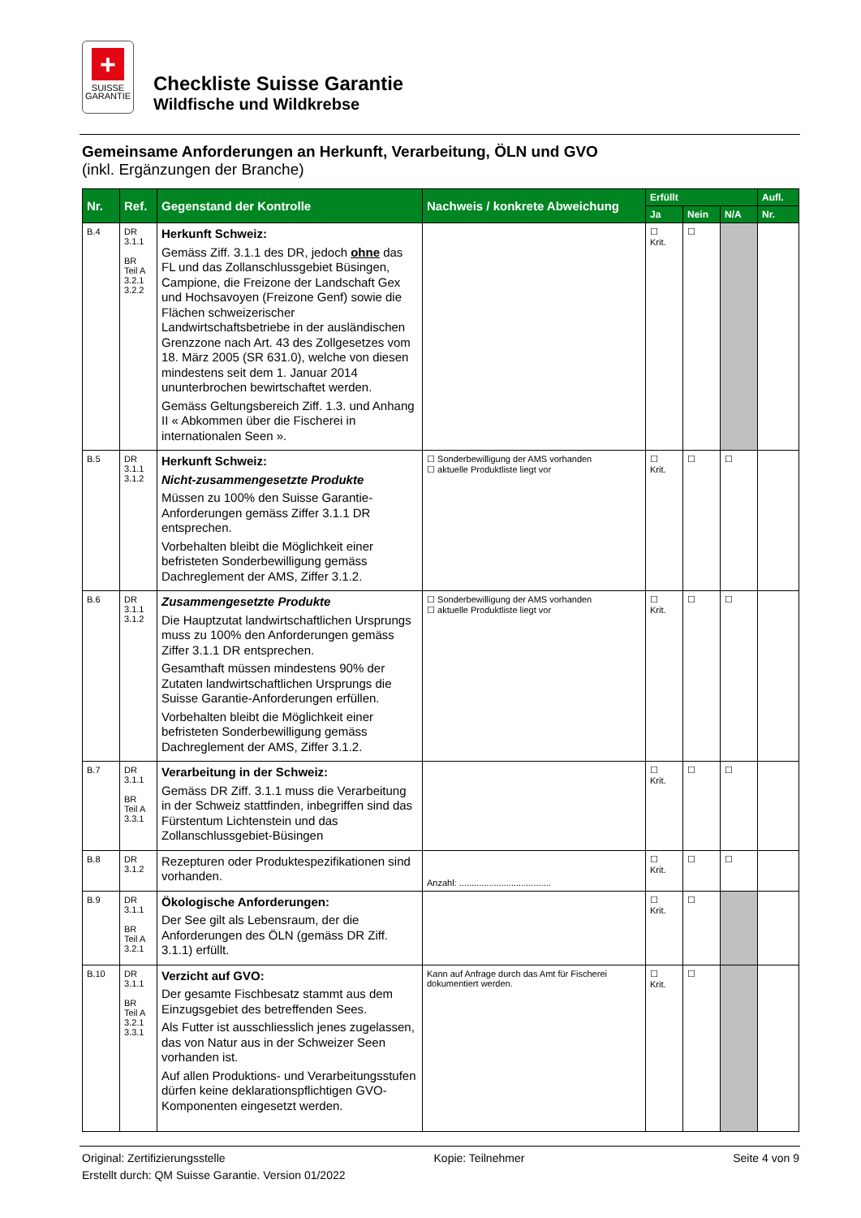+
SUISSE
GARANTIE
Checkliste Suisse Garantie
Wildfische und Wildkrebse
Gemeinsame Anforderungen an Herkunft, Verarbeitung, ÖLN und GVO
(inkl. Ergänzungen der Branche)
| Nr. | Ref. | Gegenstand der Kontrolle | Nachweis / konkrete Abweichung | Erfüllt | | | Aufl. |
| --- | --- | --- | --- | --- | --- | --- | --- |
| | | | | Ja | Nein | N/A | Nr. |
| B.4 | DR 3.1.1 BR Teil A 3.2.1 3.2.2 | Herkunft Schweiz: Gemäss Ziff. 3.1.1 des DR, jedoch ohne das FL und das Zollanschlussgebiet Büsingen, Campione, die Freizone der Landschaft Gex und Hochsavoyen (Freizone Genf) sowie die Flächen schweizerischer Landwirtschaftsbetriebe in der ausländischen Grenzzone nach Art. 43 des Zollgesetzes vom 18. März 2005 (SR 631.0), welche von diesen mindestens seit dem 1. Januar 2014 ununterbrochen bewirtschaftet werden. Gemäss Geltungsbereich Ziff. 1.3. und Anhang II « Abkommen über die Fischerei in internationalen Seen ». | | ☐ Krit. | ☐ | | |
| B.5 | DR 3.1.1 3.1.2 | Herkunft Schweiz: Nicht-zusammengesetzte Produkte Müssen zu 100% den Suisse Garantie-Anforderungen gemäss Ziffer 3.1.1 DR entsprechen. Vorbehalten bleibt die Möglichkeit einer befristeten Sonderbewilligung gemäss Dachreglement der AMS, Ziffer 3.1.2. | ☐ Sonderbewilligung der AMS vorhanden ☐ aktuelle Produktliste liegt vor | ☐ Krit. | ☐ | ☐ | |
| B.6 | DR 3.1.1 3.1.2 | Zusammengesetzte Produkte Die Hauptzutat landwirtschaftlichen Ursprungs muss zu 100% den Anforderungen gemäss Ziffer 3.1.1 DR entsprechen. Gesamthaft müssen mindestens 90% der Zutaten landwirtschaftlichen Ursprungs die Suisse Garantie-Anforderungen erfüllen. Vorbehalten bleibt die Möglichkeit einer befristeten Sonderbewilligung gemäss Dachreglement der AMS, Ziffer 3.1.2. | ☐ Sonderbewilligung der AMS vorhanden ☐ aktuelle Produktliste liegt vor | ☐ Krit. | ☐ | ☐ | |
| B.7 | DR 3.1.1 BR Teil A 3.3.1 | Verarbeitung in der Schweiz: Gemäss DR Ziff. 3.1.1 muss die Verarbeitung in der Schweiz stattfinden, inbegriffen sind das Fürstentum Lichtenstein und das Zollanschlussgebiet-Büsingen | | ☐ Krit. | ☐ | ☐ | |
| B.8 | DR 3.1.2 | Rezepturen oder Produktespezifikationen sind vorhanden. | Anzahl: ..................................... | ☐ Krit. | ☐ | ☐ | |
| B.9 | DR 3.1.1 BR Teil A 3.2.1 | Ökologische Anforderungen: Der See gilt als Lebensraum, der die Anforderungen des ÖLN (gemäss DR Ziff. 3.1.1) erfüllt. | | ☐ Krit. | ☐ | | |
| B.10 | DR 3.1.1 BR Teil A 3.2.1 3.3.1 | Verzicht auf GVO: Der gesamte Fischbesatz stammt aus dem Einzugsgebiet des betreffenden Sees. Als Futter ist ausschliesslich jenes zugelassen, das von Natur aus in der Schweizer Seen vorhanden ist. Auf allen Produktions- und Verarbeitungsstufen dürfen keine deklarationspflichtigen GVO-Komponenten eingesetzt werden. | Kann auf Anfrage durch das Amt für Fischerei dokumentiert werden. | ☐ Krit. | ☐ | | |
Original: Zertifizierungsstelle Kopie: Teilnehmer Seite 4 von 9
Erstellt durch: QM Suisse Garantie. Version 01/2022